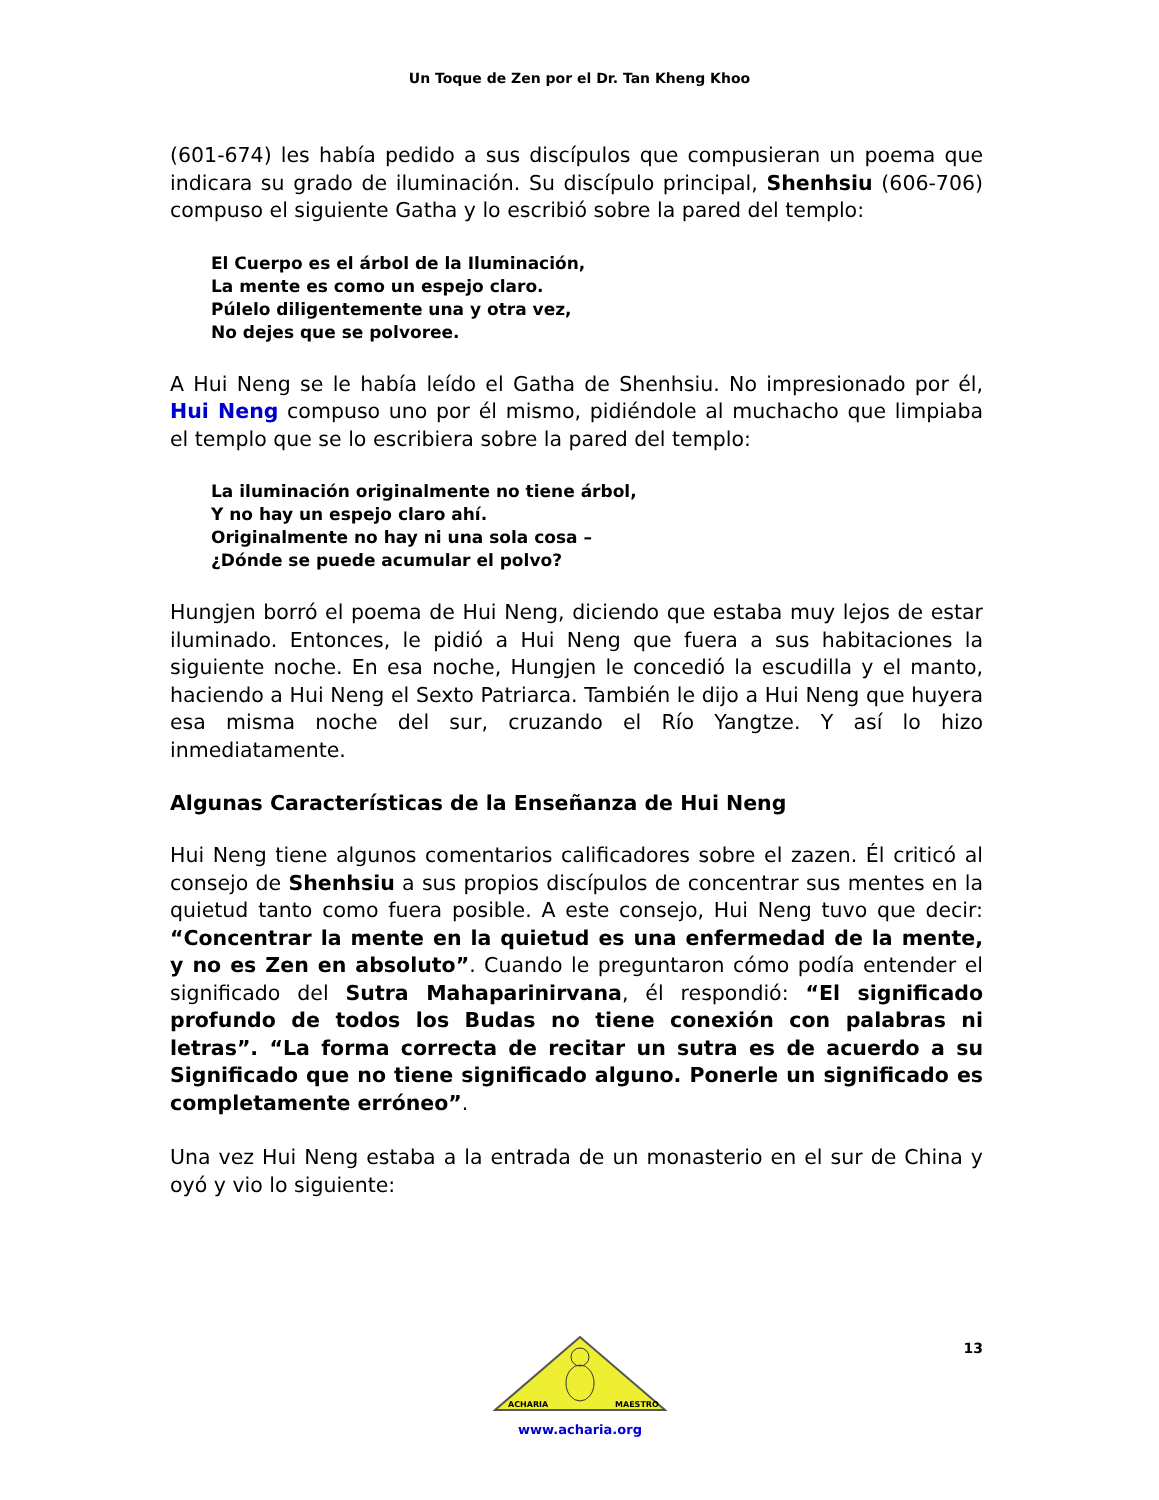Un Toque de Zen por el Dr. Tan Kheng Khoo
(601-674) les había pedido a sus discípulos que compusieran un poema que indicara su grado de iluminación. Su discípulo principal, Shenhsiu (606-706) compuso el siguiente Gatha y lo escribió sobre la pared del templo:
El Cuerpo es el árbol de la Iluminación,
La mente es como un espejo claro.
Púlelo diligentemente una y otra vez,
No dejes que se polvoree.
A Hui Neng se le había leído el Gatha de Shenhsiu. No impresionado por él, Hui Neng compuso uno por él mismo, pidiéndole al muchacho que limpiaba el templo que se lo escribiera sobre la pared del templo:
La iluminación originalmente no tiene árbol,
Y no hay un espejo claro ahí.
Originalmente no hay ni una sola cosa –
¿Dónde se puede acumular el polvo?
Hungjen borró el poema de Hui Neng, diciendo que estaba muy lejos de estar iluminado. Entonces, le pidió a Hui Neng que fuera a sus habitaciones la siguiente noche. En esa noche, Hungjen le concedió la escudilla y el manto, haciendo a Hui Neng el Sexto Patriarca. También le dijo a Hui Neng que huyera esa misma noche del sur, cruzando el Río Yangtze. Y así lo hizo inmediatamente.
Algunas Características de la Enseñanza de Hui Neng
Hui Neng tiene algunos comentarios calificadores sobre el zazen. Él criticó al consejo de Shenhsiu a sus propios discípulos de concentrar sus mentes en la quietud tanto como fuera posible. A este consejo, Hui Neng tuvo que decir: “Concentrar la mente en la quietud es una enfermedad de la mente, y no es Zen en absoluto”. Cuando le preguntaron cómo podía entender el significado del Sutra Mahaparinirvana, él respondió: “El significado profundo de todos los Budas no tiene conexión con palabras ni letras”. “La forma correcta de recitar un sutra es de acuerdo a su Significado que no tiene significado alguno. Ponerle un significado es completamente erróneo”.
Una vez Hui Neng estaba a la entrada de un monasterio en el sur de China y oyó y vio lo siguiente:
13
ACHARIA
MAESTRO
www.acharia.org